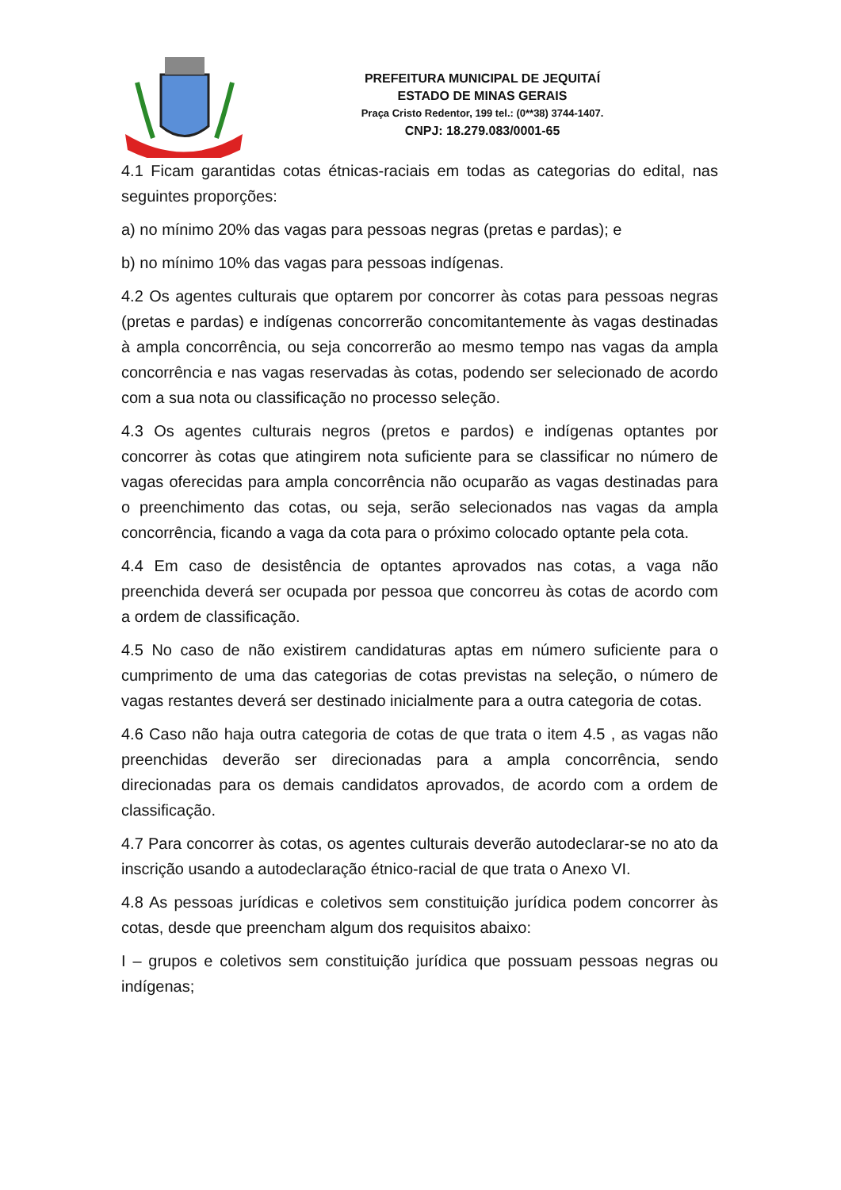PREFEITURA MUNICIPAL DE JEQUITAÍ
ESTADO DE MINAS GERAIS
Praça Cristo Redentor, 199 tel.: (0**38) 3744-1407.
CNPJ: 18.279.083/0001-65
4.1 Ficam garantidas cotas étnicas-raciais em todas as categorias do edital, nas seguintes proporções:
a) no mínimo 20% das vagas para pessoas negras (pretas e pardas); e
b) no mínimo 10% das vagas para pessoas indígenas.
4.2 Os agentes culturais que optarem por concorrer às cotas para pessoas negras (pretas e pardas) e indígenas concorrerão concomitantemente às vagas destinadas à ampla concorrência, ou seja concorrerão ao mesmo tempo nas vagas da ampla concorrência e nas vagas reservadas às cotas, podendo ser selecionado de acordo com a sua nota ou classificação no processo seleção.
4.3 Os agentes culturais negros (pretos e pardos) e indígenas optantes por concorrer às cotas que atingirem nota suficiente para se classificar no número de vagas oferecidas para ampla concorrência não ocuparão as vagas destinadas para o preenchimento das cotas, ou seja, serão selecionados nas vagas da ampla concorrência, ficando a vaga da cota para o próximo colocado optante pela cota.
4.4 Em caso de desistência de optantes aprovados nas cotas, a vaga não preenchida deverá ser ocupada por pessoa que concorreu às cotas de acordo com a ordem de classificação.
4.5 No caso de não existirem candidaturas aptas em número suficiente para o cumprimento de uma das categorias de cotas previstas na seleção, o número de vagas restantes deverá ser destinado inicialmente para a outra categoria de cotas.
4.6 Caso não haja outra categoria de cotas de que trata o item 4.5 , as vagas não preenchidas deverão ser direcionadas para a ampla concorrência, sendo direcionadas para os demais candidatos aprovados, de acordo com a ordem de classificação.
4.7 Para concorrer às cotas, os agentes culturais deverão autodeclarar-se no ato da inscrição usando a autodeclaração étnico-racial de que trata o Anexo VI.
4.8 As pessoas jurídicas e coletivos sem constituição jurídica podem concorrer às cotas, desde que preencham algum dos requisitos abaixo:
I – grupos e coletivos sem constituição jurídica que possuam pessoas negras ou indígenas;